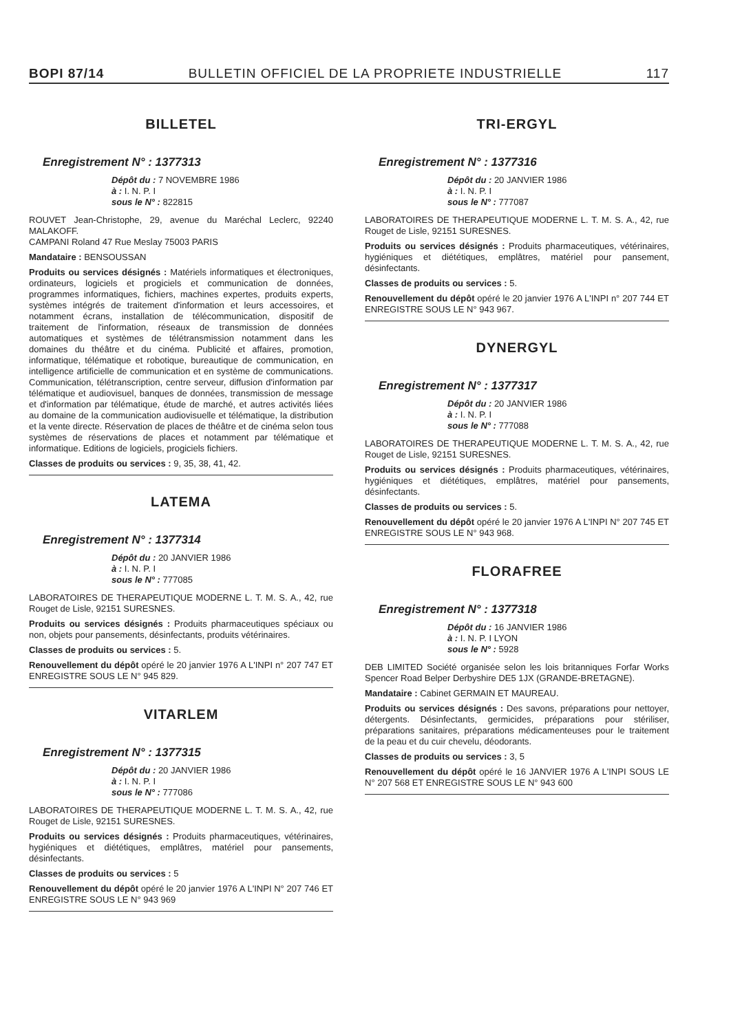BOPI 87/14 BULLETIN OFFICIEL DE LA PROPRIETE INDUSTRIELLE 117
BILLETEL
Enregistrement N° : 1377313
Dépôt du : 7 NOVEMBRE 1986
à : I. N. P. I
sous le N° : 822815
ROUVET Jean-Christophe, 29, avenue du Maréchal Leclerc, 92240 MALAKOFF.
CAMPANI Roland 47 Rue Meslay 75003 PARIS
Mandataire : BENSOUSSAN
Produits ou services désignés : Matériels informatiques et électroniques, ordinateurs, logiciels et progiciels et communication de données, programmes informatiques, fichiers, machines expertes, produits experts, systèmes intégrés de traitement d'information et leurs accessoires, et notamment écrans, installation de télécommunication, dispositif de traitement de l'information, réseaux de transmission de données automatiques et systèmes de télétransmission notamment dans les domaines du théâtre et du cinéma. Publicité et affaires, promotion, informatique, télématique et robotique, bureautique de communication, en intelligence artificielle de communication et en système de communications. Communication, télétranscription, centre serveur, diffusion d'information par télématique et audiovisuel, banques de données, transmission de message et d'information par télématique, étude de marché, et autres activités liées au domaine de la communication audiovisuelle et télématique, la distribution et la vente directe. Réservation de places de théâtre et de cinéma selon tous systèmes de réservations de places et notamment par télématique et informatique. Editions de logiciels, progiciels fichiers.
Classes de produits ou services : 9, 35, 38, 41, 42.
LATEMA
Enregistrement N° : 1377314
Dépôt du : 20 JANVIER 1986
à : I. N. P. I
sous le N° : 777085
LABORATOIRES DE THERAPEUTIQUE MODERNE L. T. M. S. A., 42, rue Rouget de Lisle, 92151 SURESNES.
Produits ou services désignés : Produits pharmaceutiques spéciaux ou non, objets pour pansements, désinfectants, produits vétérinaires.
Classes de produits ou services : 5.
Renouvellement du dépôt opéré le 20 janvier 1976 A L'INPI n° 207 747 ET ENREGISTRE SOUS LE N° 945 829.
VITARLEM
Enregistrement N° : 1377315
Dépôt du : 20 JANVIER 1986
à : I. N. P. I
sous le N° : 777086
LABORATOIRES DE THERAPEUTIQUE MODERNE L. T. M. S. A., 42, rue Rouget de Lisle, 92151 SURESNES.
Produits ou services désignés : Produits pharmaceutiques, vétérinaires, hygiéniques et diététiques, emplâtres, matériel pour pansements, désinfectants.
Classes de produits ou services : 5
Renouvellement du dépôt opéré le 20 janvier 1976 A L'INPI N° 207 746 ET ENREGISTRE SOUS LE N° 943 969
TRI-ERGYL
Enregistrement N° : 1377316
Dépôt du : 20 JANVIER 1986
à : I. N. P. I
sous le N° : 777087
LABORATOIRES DE THERAPEUTIQUE MODERNE L. T. M. S. A., 42, rue Rouget de Lisle, 92151 SURESNES.
Produits ou services désignés : Produits pharmaceutiques, vétérinaires, hygiéniques et diététiques, emplâtres, matériel pour pansement, désinfectants.
Classes de produits ou services : 5.
Renouvellement du dépôt opéré le 20 janvier 1976 A L'INPI n° 207 744 ET ENREGISTRE SOUS LE N° 943 967.
DYNERGYL
Enregistrement N° : 1377317
Dépôt du : 20 JANVIER 1986
à : I. N. P. I
sous le N° : 777088
LABORATOIRES DE THERAPEUTIQUE MODERNE L. T. M. S. A., 42, rue Rouget de Lisle, 92151 SURESNES.
Produits ou services désignés : Produits pharmaceutiques, vétérinaires, hygiéniques et diététiques, emplâtres, matériel pour pansements, désinfectants.
Classes de produits ou services : 5.
Renouvellement du dépôt opéré le 20 janvier 1976 A L'INPI N° 207 745 ET ENREGISTRE SOUS LE N° 943 968.
FLORAFREE
Enregistrement N° : 1377318
Dépôt du : 16 JANVIER 1986
à : I. N. P. I LYON
sous le N° : 5928
DEB LIMITED Société organisée selon les lois britanniques Forfar Works Spencer Road Belper Derbyshire DE5 1JX (GRANDE-BRETAGNE).
Mandataire : Cabinet GERMAIN ET MAUREAU.
Produits ou services désignés : Des savons, préparations pour nettoyer, détergents. Désinfectants, germicides, préparations pour stériliser, préparations sanitaires, préparations médicamenteuses pour le traitement de la peau et du cuir chevelu, déodorants.
Classes de produits ou services : 3, 5
Renouvellement du dépôt opéré le 16 JANVIER 1976 A L'INPI SOUS LE N° 207 568 ET ENREGISTRE SOUS LE N° 943 600